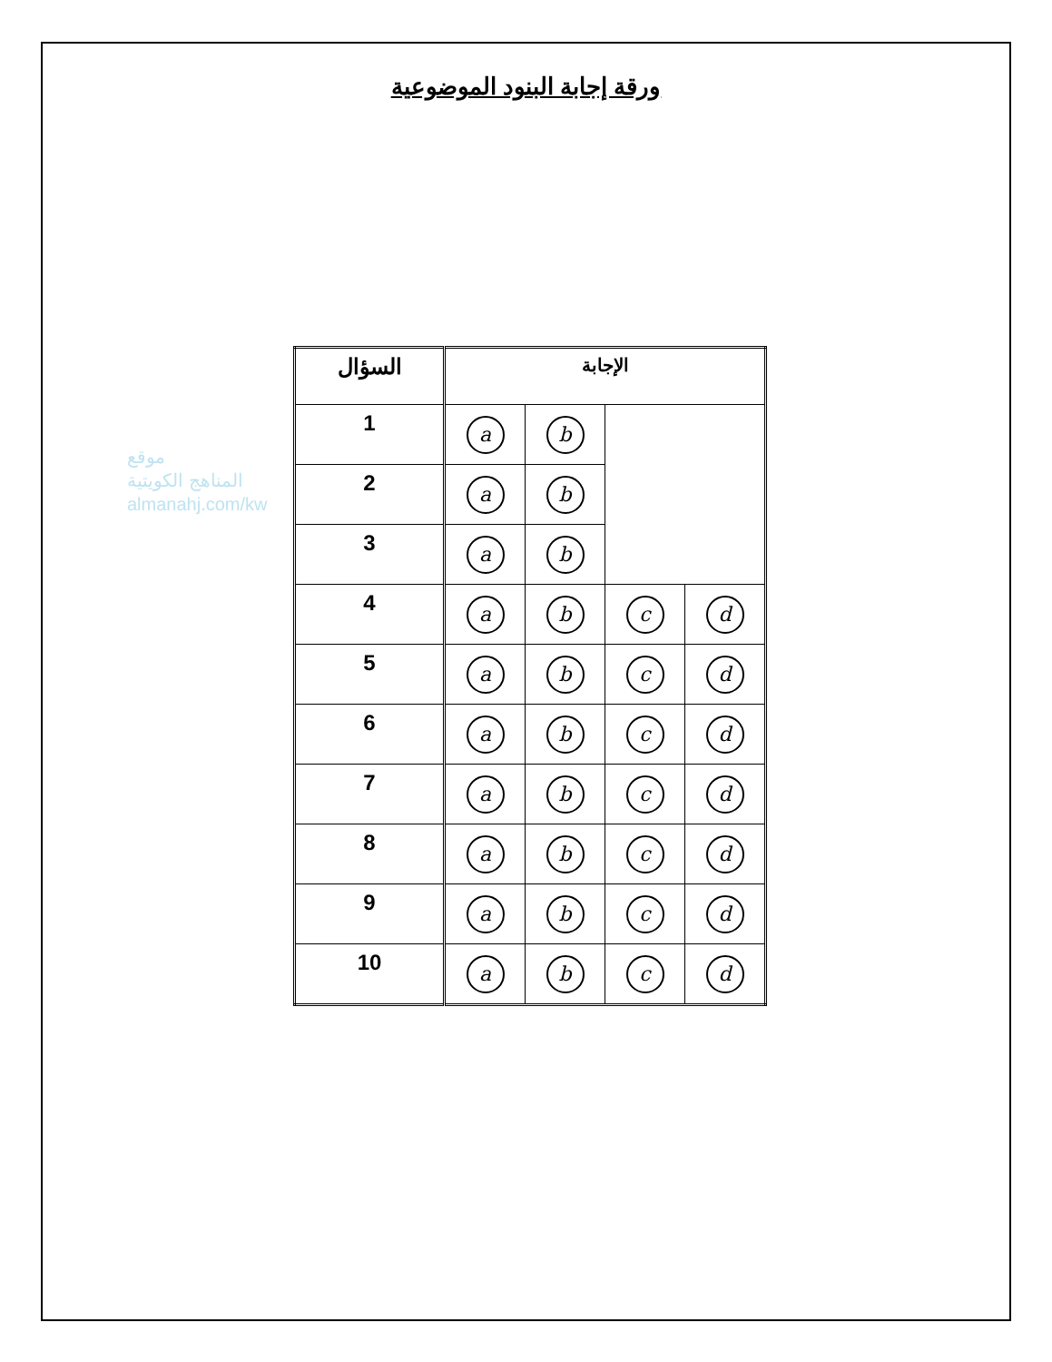ورقة إجابة البنود الموضوعية
موقع
المناهج الكويتية
almanahj.com/kw
| السؤال | الإجابة | | | |
| --- | --- | --- | --- | --- |
| 1 | a | b | | |
| 2 | a | b | | |
| 3 | a | b | | |
| 4 | a | b | c | d |
| 5 | a | b | c | d |
| 6 | a | b | c | d |
| 7 | a | b | c | d |
| 8 | a | b | c | d |
| 9 | a | b | c | d |
| 10 | a | b | c | d |